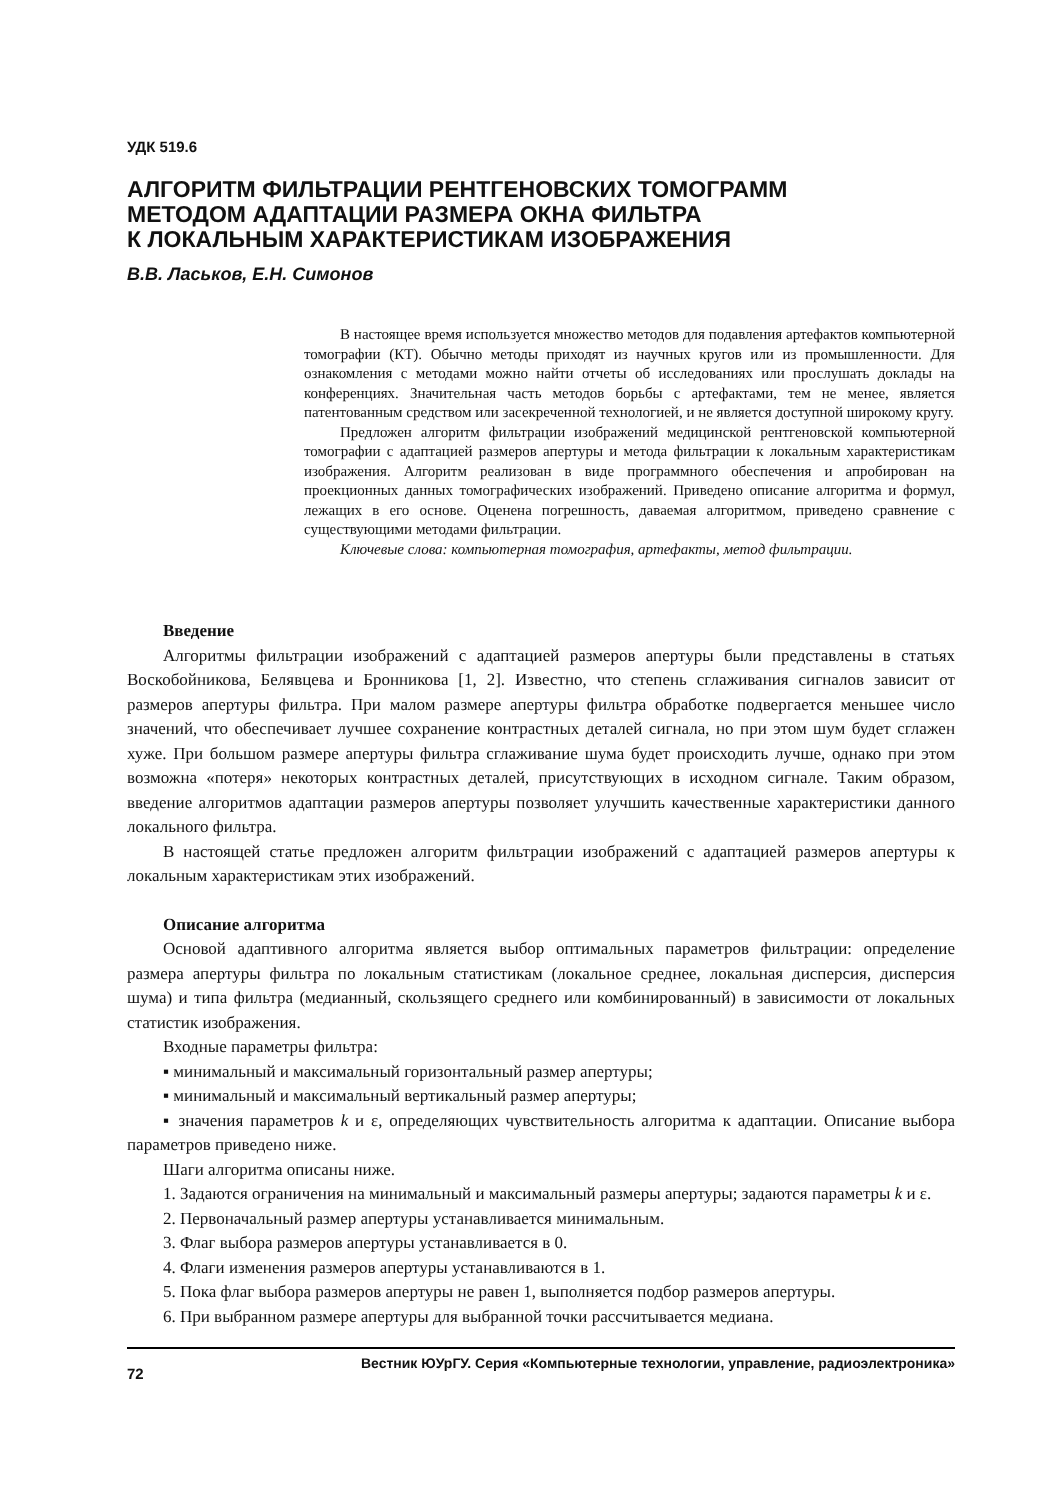УДК 519.6
АЛГОРИТМ ФИЛЬТРАЦИИ РЕНТГЕНОВСКИХ ТОМОГРАММ
МЕТОДОМ АДАПТАЦИИ РАЗМЕРА ОКНА ФИЛЬТРА
К ЛОКАЛЬНЫМ ХАРАКТЕРИСТИКАМ ИЗОБРАЖЕНИЯ
В.В. Ласьков, Е.Н. Симонов
В настоящее время используется множество методов для подавления артефактов компьютерной томографии (КТ). Обычно методы приходят из научных кругов или из промышленности. Для ознакомления с методами можно найти отчеты об исследованиях или прослушать доклады на конференциях. Значительная часть методов борьбы с артефактами, тем не менее, является патентованным средством или засекреченной технологией, и не является доступной широкому кругу.
Предложен алгоритм фильтрации изображений медицинской рентгеновской компьютерной томографии с адаптацией размеров апертуры и метода фильтрации к локальным характеристикам изображения. Алгоритм реализован в виде программного обеспечения и апробирован на проекционных данных томографических изображений. Приведено описание алгоритма и формул, лежащих в его основе. Оценена погрешность, даваемая алгоритмом, приведено сравнение с существующими методами фильтрации.
Ключевые слова: компьютерная томография, артефакты, метод фильтрации.
Введение
Алгоритмы фильтрации изображений с адаптацией размеров апертуры были представлены в статьях Воскобойникова, Белявцева и Бронникова [1, 2]. Известно, что степень сглаживания сигналов зависит от размеров апертуры фильтра. При малом размере апертуры фильтра обработке подвергается меньшее число значений, что обеспечивает лучшее сохранение контрастных деталей сигнала, но при этом шум будет сглажен хуже. При большом размере апертуры фильтра сглаживание шума будет происходить лучше, однако при этом возможна «потеря» некоторых контрастных деталей, присутствующих в исходном сигнале. Таким образом, введение алгоритмов адаптации размеров апертуры позволяет улучшить качественные характеристики данного локального фильтра.
В настоящей статье предложен алгоритм фильтрации изображений с адаптацией размеров апертуры к локальным характеристикам этих изображений.
Описание алгоритма
Основой адаптивного алгоритма является выбор оптимальных параметров фильтрации: определение размера апертуры фильтра по локальным статистикам (локальное среднее, локальная дисперсия, дисперсия шума) и типа фильтра (медианный, скользящего среднего или комбинированный) в зависимости от локальных статистик изображения.
Входные параметры фильтра:
▪ минимальный и максимальный горизонтальный размер апертуры;
▪ минимальный и максимальный вертикальный размер апертуры;
▪ значения параметров k и ε, определяющих чувствительность алгоритма к адаптации. Описание выбора параметров приведено ниже.
Шаги алгоритма описаны ниже.
1. Задаются ограничения на минимальный и максимальный размеры апертуры; задаются параметры k и ε.
2. Первоначальный размер апертуры устанавливается минимальным.
3. Флаг выбора размеров апертуры устанавливается в 0.
4. Флаги изменения размеров апертуры устанавливаются в 1.
5. Пока флаг выбора размеров апертуры не равен 1, выполняется подбор размеров апертуры.
6. При выбранном размере апертуры для выбранной точки рассчитывается медиана.
72 Вестник ЮУрГУ. Серия «Компьютерные технологии, управление, радиоэлектроника»